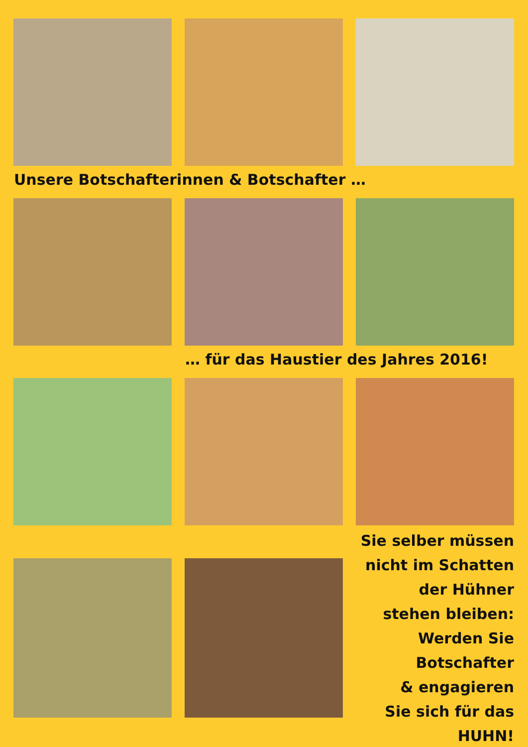Unsere Botschafterinnen & Botschafter …
… für das Haustier des Jahres 2016!
Sie selber müssen nicht im Schatten
der Hühner
stehen bleiben:
Werden Sie
Botschafter
& engagieren
Sie sich für das
HUHN!